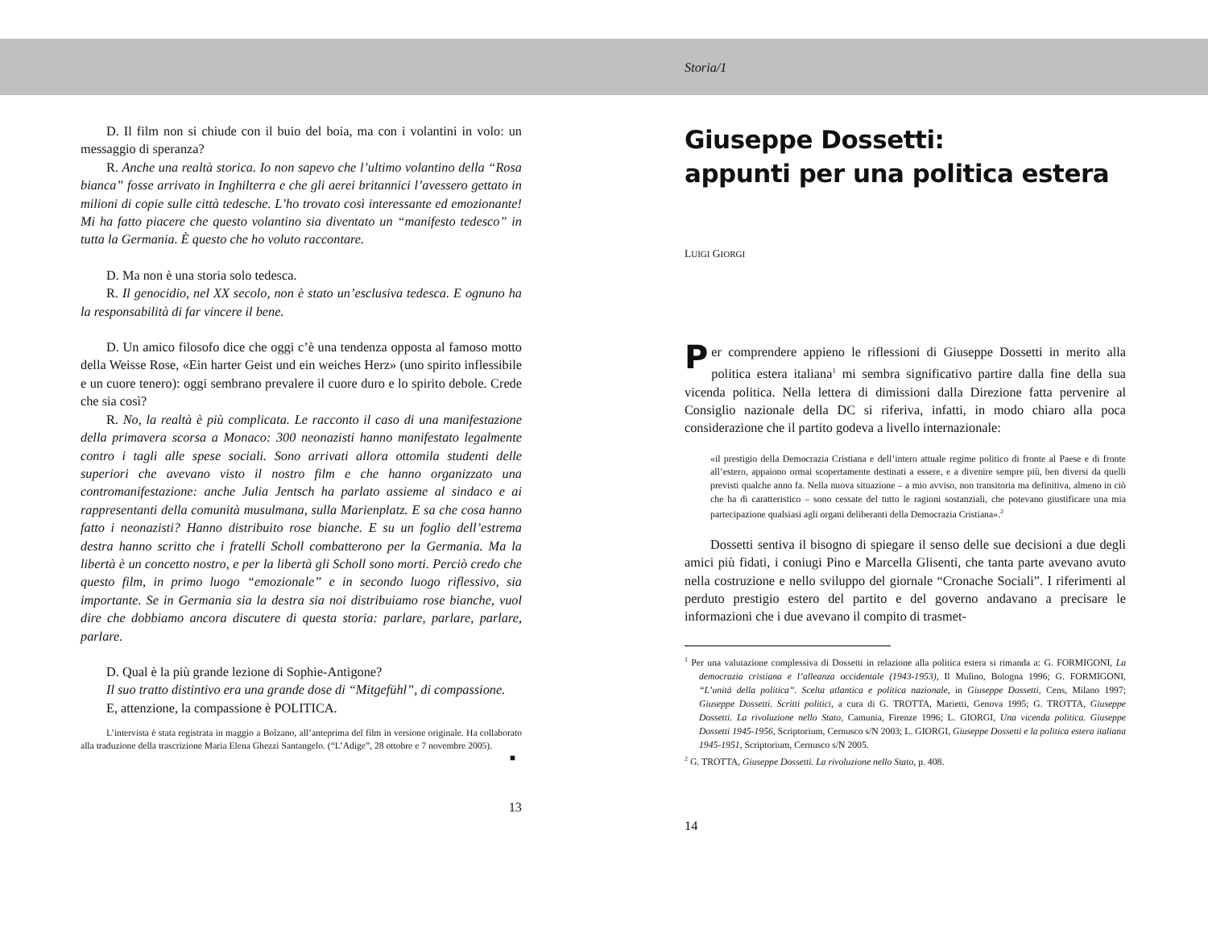D. Il film non si chiude con il buio del boia, ma con i volantini in volo: un messaggio di speranza?
R. Anche una realtà storica. Io non sapevo che l’ultimo volantino della “Rosa bianca” fosse arrivato in Inghilterra e che gli aerei britannici l’avessero gettato in milioni di copie sulle città tedesche. L’ho trovato così interessante ed emozionante! Mi ha fatto piacere che questo volantino sia diventato un “manifesto tedesco” in tutta la Germania. È questo che ho voluto raccontare.
D. Ma non è una storia solo tedesca.
R. Il genocidio, nel XX secolo, non è stato un’esclusiva tedesca. E ognuno ha la responsabilità di far vincere il bene.
D. Un amico filosofo dice che oggi c’è una tendenza opposta al famoso motto della Weisse Rose, «Ein harter Geist und ein weiches Herz» (uno spirito inflessibile e un cuore tenero): oggi sembrano prevalere il cuore duro e lo spirito debole. Crede che sia così?
R. No, la realtà è più complicata. Le racconto il caso di una manifestazione della primavera scorsa a Monaco: 300 neonazisti hanno manifestato legalmente contro i tagli alle spese sociali. Sono arrivati allora ottomila studenti delle superiori che avevano visto il nostro film e che hanno organizzato una contromanifestazione: anche Julia Jentsch ha parlato assieme al sindaco e ai rappresentanti della comunità musulmana, sulla Marienplatz. E sa che cosa hanno fatto i neonazisti? Hanno distribuito rose bianche. E su un foglio dell’estrema destra hanno scritto che i fratelli Scholl combatterono per la Germania. Ma la libertà è un concetto nostro, e per la libertà gli Scholl sono morti. Perciò credo che questo film, in primo luogo “emozionale” e in secondo luogo riflessivo, sia importante. Se in Germania sia la destra sia noi distribuiamo rose bianche, vuol dire che dobbiamo ancora discutere di questa storia: parlare, parlare, parlare, parlare.
D. Qual è la più grande lezione di Sophie-Antigone?
Il suo tratto distintivo era una grande dose di “Mitgefühl”, di compassione.
E, attenzione, la compassione è POLITICA.
L’intervista è stata registrata in maggio a Bolzano, all’anteprima del film in versione originale. Ha collaborato alla traduzione della trascrizione Maria Elena Ghezzi Santangelo. (“L’Adige”, 28 ottobre e 7 novembre 2005). ■
13
Storia/1
Giuseppe Dossetti:
appunti per una politica estera
LUIGI GIORGI
Per comprendere appieno le riflessioni di Giuseppe Dossetti in merito alla politica estera italiana<sup>1</sup> mi sembra significativo partire dalla fine della sua vicenda politica. Nella lettera di dimissioni dalla Direzione fatta pervenire al Consiglio nazionale della DC si riferiva, infatti, in modo chiaro alla poca considerazione che il partito godeva a livello internazionale:
«il prestigio della Democrazia Cristiana e dell’intero attuale regime politico di fronte al Paese e di fronte all’estero, appaiono ormai scopertamente destinati a essere, e a divenire sempre più, ben diversi da quelli previsti qualche anno fa. Nella nuova situazione – a mio avviso, non transitoria ma definitiva, almeno in ciò che ha di caratteristico – sono cessate del tutto le ragioni sostanziali, che potevano giustificare una mia partecipazione qualsiasi agli organi deliberanti della Democrazia Cristiana».<sup>2</sup>
Dossetti sentiva il bisogno di spiegare il senso delle sue decisioni a due degli amici più fidati, i coniugi Pino e Marcella Glisenti, che tanta parte avevano avuto nella costruzione e nello sviluppo del giornale “Cronache Sociali”. I riferimenti al perduto prestigio estero del partito e del governo andavano a precisare le informazioni che i due avevano il compito di trasmet-
<sup>1</sup> Per una valutazione complessiva di Dossetti in relazione alla politica estera si rimanda a: G. FORMIGONI, La democrazia cristiana e l’alleanza occidentale (1943-1953), Il Mulino, Bologna 1996; G. FORMIGONI, “L’unità della politica”. Scelta atlantica e politica nazionale, in Giuseppe Dossetti, Cens, Milano 1997; Giuseppe Dossetti. Scritti politici, a cura di G. TROTTA, Marietti, Genova 1995; G. TROTTA, Giuseppe Dossetti. La rivoluzione nello Stato, Camunia, Firenze 1996; L. GIORGI, Una vicenda politica. Giuseppe Dossetti 1945-1956, Scriptorium, Cernusco s/N 2003; L. GIORGI, Giuseppe Dossetti e la politica estera italiana 1945-1951, Scriptorium, Cernusco s/N 2005.
<sup>2</sup> G. TROTTA, Giuseppe Dossetti. La rivoluzione nello Stato, p. 408.
14